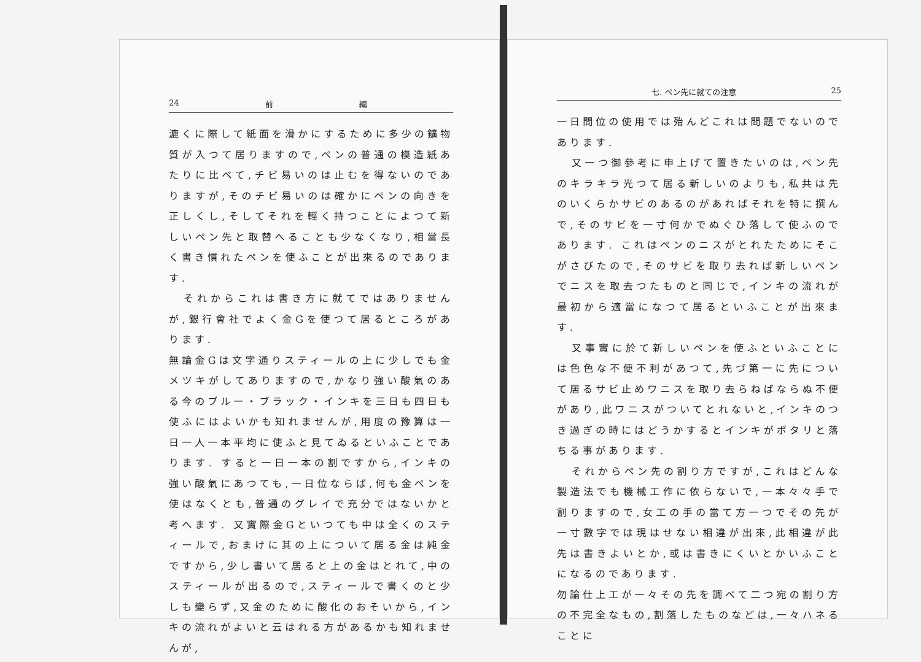24 前 編
漉くに際して紙面を滑かにするために多少の鑛物質が入つて居りますので,ペンの普通の模造紙あたりに比べて,チビ易いのは止むを得ないのでありますが,そのチビ易いのは確かにペンの向きを正しくし,そしてそれを輕く持つことによつて新しいペン先と取替へることも少なくなり,相當長く書き慣れたペンを使ふことが出來るのであります.
それからこれは書き方に就てではありませんが,銀行會社でよく金Gを使つて居るところがあります.
無論金Gは文字通りスティールの上に少しでも金メツキがしてありますので,かなり強い酸氣のある今のブルー・ブラック・インキを三日も四日も使ふにはよいかも知れませんが,用度の豫算は一日一人一本平均に使ふと見てゐるといふことであります. すると一日一本の割ですから,インキの強い酸氣にあつても,一日位ならば,何も金ペンを使はなくとも,普通のグレイで充分ではないかと考へます. 又實際金Gといつても中は全くのスティールで,おまけに其の上について居る金は純金ですから,少し書いて居ると上の金はとれて,中のスティールが出るので,スティールで書くのと少しも變らず,又金のために酸化のおそいから,インキの流れがよいと云はれる方があるかも知れませんが,
七. ペン先に就ての注意 25
一日間位の使用では殆んどこれは問題でないのであります.
又一つ御參考に申上げて置きたいのは,ペン先のキラキラ光つて居る新しいのよりも,私共は先のいくらかサビのあるのがあればそれを特に撰んで,そのサビを一寸何かでぬぐひ落して使ふのであります. これはペンのニスがとれたためにそこがさびたので,そのサビを取り去れば新しいペンでニスを取去つたものと同じで,インキの流れが最初から適當になつて居るといふことが出來ます.
又事實に於て新しいペンを使ふといふことには色色な不便不利があつて,先づ第一に先について居るサビ止めワニスを取り去らねばならぬ不便があり,此ワニスがついてとれないと,インキのつき過ぎの時にはどうかするとインキがポタリと落ちる事があります.
それからペン先の割り方ですが,これはどんな製造法でも機械工作に依らないで,一本々々手で割りますので,女工の手の當て方一つでその先が一寸數字では現はせない相違が出來,此相違が此先は書きよいとか,或は書きにくいとかいふことになるのであります.
勿論仕上工が一々その先を調べて二つ宛の割り方の不完全なもの,割落したものなどは,一々ハネることに